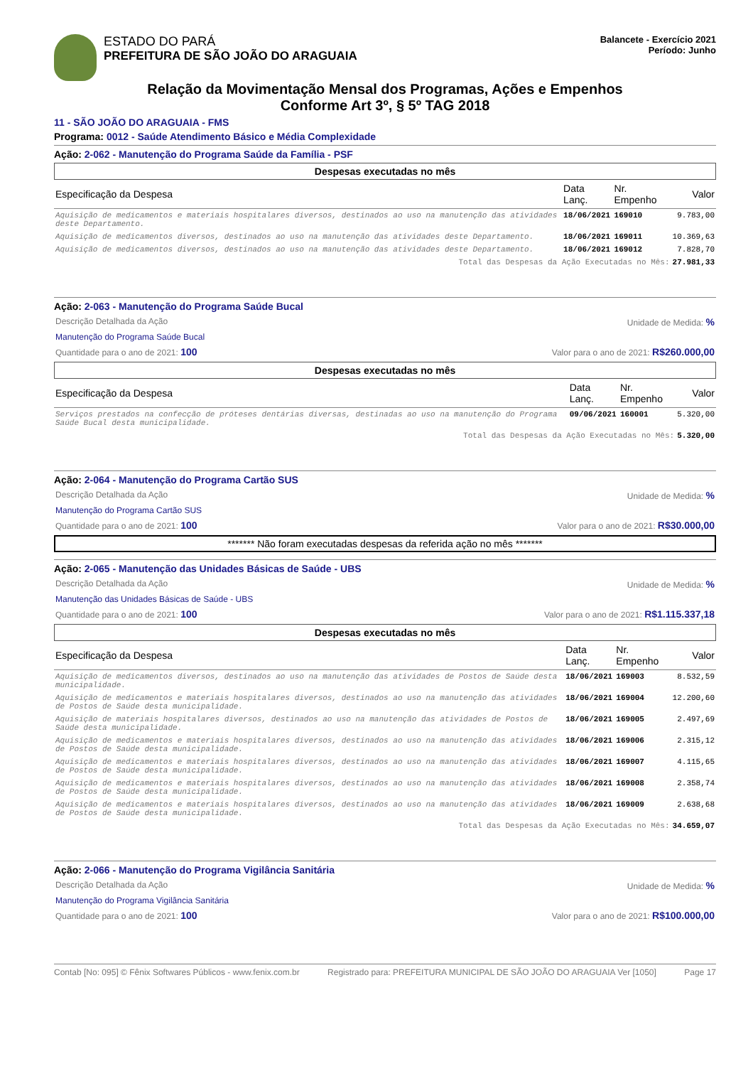ESTADO DO PARÁ
PREFEITURA DE SÃO JOÃO DO ARAGUAIA
Balancete - Exercício 2021
Período: Junho
Relação da Movimentação Mensal dos Programas, Ações e Empenhos
Conforme Art 3º, § 5º TAG 2018
11 - SÃO JOÃO DO ARAGUAIA - FMS
Programa: 0012 - Saúde Atendimento Básico e Média Complexidade
Ação: 2-062 - Manutenção do Programa Saúde da Família - PSF
Despesas executadas no mês
| Especificação da Despesa | Data Lanç. | Nr. Empenho | Valor |
| --- | --- | --- | --- |
| Aquisição de medicamentos e materiais hospitalares diversos, destinados ao uso na manutenção das atividades deste Departamento. | 18/06/2021 | 169010 | 9.783,00 |
| Aquisição de medicamentos diversos, destinados ao uso na manutenção das atividades deste Departamento. | 18/06/2021 | 169011 | 10.369,63 |
| Aquisição de medicamentos diversos, destinados ao uso na manutenção das atividades deste Departamento. | 18/06/2021 | 169012 | 7.828,70 |
| Total das Despesas da Ação Executadas no Mês: | | | 27.981,33 |
Ação: 2-063 - Manutenção do Programa Saúde Bucal
Descrição Detalhada da Ação Unidade de Medida: %
Manutenção do Programa Saúde Bucal
Quantidade para o ano de 2021: 100 Valor para o ano de 2021: R$260.000,00
Despesas executadas no mês
| Especificação da Despesa | Data Lanç. | Nr. Empenho | Valor |
| --- | --- | --- | --- |
| Serviços prestados na confecção de próteses dentárias diversas, destinadas ao uso na manutenção do Programa Saúde Bucal desta municipalidade. | 09/06/2021 | 160001 | 5.320,00 |
| Total das Despesas da Ação Executadas no Mês: | | | 5.320,00 |
Ação: 2-064 - Manutenção do Programa Cartão SUS
Descrição Detalhada da Ação Unidade de Medida: %
Manutenção do Programa Cartão SUS
Quantidade para o ano de 2021: 100 Valor para o ano de 2021: R$30.000,00
******* Não foram executadas despesas da referida ação no mês *******
Ação: 2-065 - Manutenção das Unidades Básicas de Saúde - UBS
Descrição Detalhada da Ação Unidade de Medida: %
Manutenção das Unidades Básicas de Saúde - UBS
Quantidade para o ano de 2021: 100 Valor para o ano de 2021: R$1.115.337,18
Despesas executadas no mês
| Especificação da Despesa | Data Lanç. | Nr. Empenho | Valor |
| --- | --- | --- | --- |
| Aquisição de medicamentos diversos, destinados ao uso na manutenção das atividades de Postos de Saúde desta municipalidade. | 18/06/2021 | 169003 | 8.532,59 |
| Aquisição de medicamentos e materiais hospitalares diversos, destinados ao uso na manutenção das atividades de Postos de Saúde desta municipalidade. | 18/06/2021 | 169004 | 12.200,60 |
| Aquisição de materiais hospitalares diversos, destinados ao uso na manutenção das atividades de Postos de Saúde desta municipalidade. | 18/06/2021 | 169005 | 2.497,69 |
| Aquisição de medicamentos e materiais hospitalares diversos, destinados ao uso na manutenção das atividades de Postos de Saúde desta municipalidade. | 18/06/2021 | 169006 | 2.315,12 |
| Aquisição de medicamentos e materiais hospitalares diversos, destinados ao uso na manutenção das atividades de Postos de Saúde desta municipalidade. | 18/06/2021 | 169007 | 4.115,65 |
| Aquisição de medicamentos e materiais hospitalares diversos, destinados ao uso na manutenção das atividades de Postos de Saúde desta municipalidade. | 18/06/2021 | 169008 | 2.358,74 |
| Aquisição de medicamentos e materiais hospitalares diversos, destinados ao uso na manutenção das atividades de Postos de Saúde desta municipalidade. | 18/06/2021 | 169009 | 2.638,68 |
| Total das Despesas da Ação Executadas no Mês: | | | 34.659,07 |
Ação: 2-066 - Manutenção do Programa Vigilância Sanitária
Descrição Detalhada da Ação Unidade de Medida: %
Manutenção do Programa Vigilância Sanitária
Quantidade para o ano de 2021: 100 Valor para o ano de 2021: R$100.000,00
Contab [No: 095] © Fênix Softwares Públicos - www.fenix.com.br Registrado para: PREFEITURA MUNICIPAL DE SÃO JOÃO DO ARAGUAIA Ver [1050] Page 17